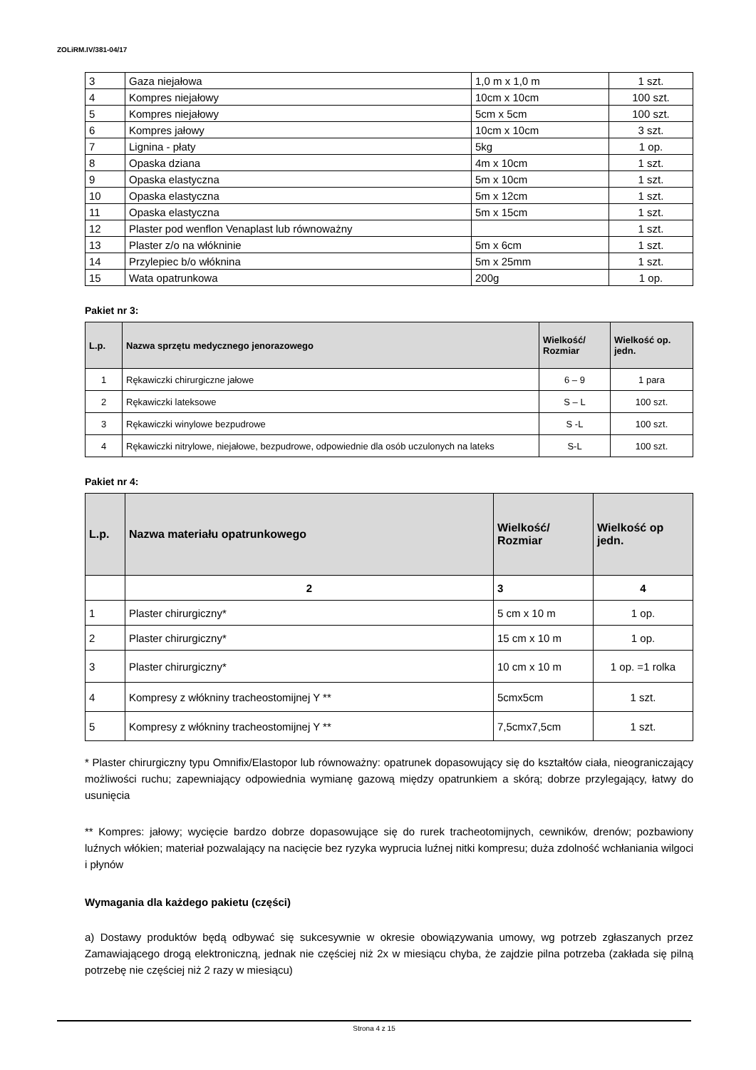ZOLiRM.IV/381-04/17
| 3 | Gaza niejałowa | 1,0 m x 1,0 m | 1 szt. |
| 4 | Kompres niejałowy | 10cm x 10cm | 100 szt. |
| 5 | Kompres niejałowy | 5cm x 5cm | 100 szt. |
| 6 | Kompres jałowy | 10cm x 10cm | 3 szt. |
| 7 | Lignina - płaty | 5kg | 1 op. |
| 8 | Opaska dziana | 4m x 10cm | 1 szt. |
| 9 | Opaska elastyczna | 5m x 10cm | 1 szt. |
| 10 | Opaska elastyczna | 5m x 12cm | 1 szt. |
| 11 | Opaska elastyczna | 5m x 15cm | 1 szt. |
| 12 | Plaster pod wenflon Venaplast lub równoważny | | 1 szt. |
| 13 | Plaster z/o na włókninie | 5m x 6cm | 1 szt. |
| 14 | Przylepiec b/o włóknina | 5m x 25mm | 1 szt. |
| 15 | Wata opatrunkowa | 200g | 1 op. |
Pakiet nr 3:
| L.p. | Nazwa sprzętu medycznego jenorazowego | Wielkość/ Rozmiar | Wielkość op. jedn. |
| --- | --- | --- | --- |
| 1 | Rękawiczki chirurgiczne jałowe | 6 – 9 | 1 para |
| 2 | Rękawiczki lateksowe | S – L | 100 szt. |
| 3 | Rękawiczki winylowe bezpudrowe | S -L | 100 szt. |
| 4 | Rękawiczki nitrylowe, niejałowe, bezpudrowe, odpowiednie dla osób uczulonych na lateks | S-L | 100 szt. |
Pakiet nr 4:
| L.p. | Nazwa materiału opatrunkowego | Wielkość/ Rozmiar | Wielkość op jedn. |
| --- | --- | --- | --- |
| | 2 | 3 | 4 |
| 1 | Plaster chirurgiczny* | 5 cm x 10 m | 1 op. |
| 2 | Plaster chirurgiczny* | 15 cm x 10 m | 1 op. |
| 3 | Plaster chirurgiczny* | 10 cm x 10 m | 1 op. =1 rolka |
| 4 | Kompresy z włókniny tracheostomijnej Y ** | 5cmx5cm | 1 szt. |
| 5 | Kompresy z włókniny tracheostomijnej Y ** | 7,5cmx7,5cm | 1 szt. |
* Plaster chirurgiczny typu Omnifix/Elastopor lub równoważny: opatrunek dopasowujący się do kształtów ciała, nieograniczający możliwości ruchu; zapewniający odpowiednia wymianę gazową między opatrunkiem a skórą; dobrze przylegający, łatwy do usunięcia
** Kompres: jałowy; wycięcie bardzo dobrze dopasowujące się do rurek tracheotomijnych, cewników, drenów; pozbawiony luźnych włókien; materiał pozwalający na nacięcie bez ryzyka wyprucia luźnej nitki kompresu; duża zdolność wchłaniania wilgoci i płynów
Wymagania dla każdego pakietu (części)
a) Dostawy produktów będą odbywać się sukcesywnie w okresie obowiązywania umowy, wg potrzeb zgłaszanych przez Zamawiającego drogą elektroniczną, jednak nie częściej niż 2x w miesiącu chyba, że zajdzie pilna potrzeba (zakłada się pilną potrzebę nie częściej niż 2 razy w miesiącu)
Strona 4 z 15